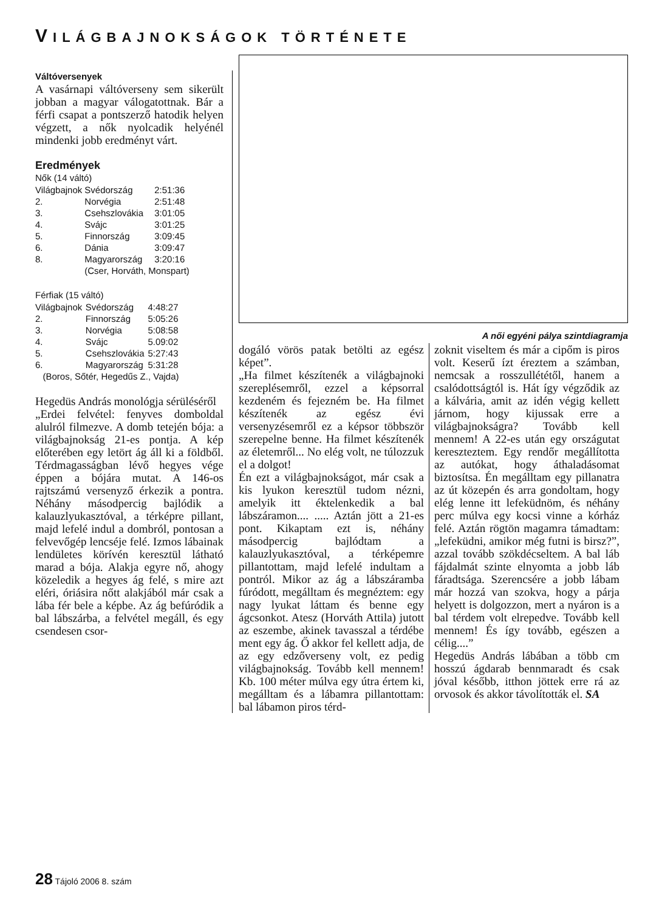VILÁGBAJNOKSÁGOK TÖRTÉNETE
Váltóversenyek
A vasárnapi váltóverseny sem sikerült jobban a magyar válogatottnak. Bár a férfi csapat a pontszerző hatodik helyen végzett, a nők nyolcadik helyénél mindenki jobb eredményt várt.
Eredmények
Nők (14 váltó)
| Világbajnok | Svédország | 2:51:36 |
| 2. | Norvégia | 2:51:48 |
| 3. | Csehszlovákia | 3:01:05 |
| 4. | Svájc | 3:01:25 |
| 5. | Finnország | 3:09:45 |
| 6. | Dánia | 3:09:47 |
| 8. | Magyarország | 3:20:16 |
| | (Cser, Horváth, Monspart) | |
Férfiak (15 váltó)
| Világbajnok | Svédország | 4:48:27 |
| 2. | Finnország | 5:05:26 |
| 3. | Norvégia | 5:08:58 |
| 4. | Svájc | 5.09:02 |
| 5. | Csehszlovákia | 5:27:43 |
| 6. | Magyarország | 5:31:28 |
| (Boros, Sőtér, Hegedűs Z., Vajda) | | |
Hegedüs András monológja sérüléséről
„Erdei felvétel: fenyves domboldal alulról filmezve. A domb tetején bója: a világbajnokság 21-es pontja. A kép előterében egy letört ág áll ki a földből. Térdmagasságban lévő hegyes vége éppen a bójára mutat. A 146-os rajtszámú versenyző érkezik a pontra. Néhány másodpercig bajlódik a kalauzlyukasztóval, a térképre pillant, majd lefelé indul a dombról, pontosan a felvevőgép lencséje felé. Izmos lábainak lendületes körívén keresztül látható marad a bója. Alakja egyre nő, ahogy közeledik a hegyes ág felé, s mire azt eléri, óriásira nőtt alakjából már csak a lába fér bele a képbe. Az ág befúródik a bal lábszárba, a felvétel megáll, és egy csendesen csor-
A női egyéni pálya szintdiagramja
dogáló vörös patak betölti az egész képet”.
„Ha filmet készítenék a világbajnoki szereplésemről, ezzel a képsorral kezdeném és fejezném be. Ha filmet készítenék az egész évi versenyzésemről ez a képsor többször szerepelne benne. Ha filmet készítenék az életemről... No elég volt, ne túlozzuk el a dolgot!
Én ezt a világbajnokságot, már csak a kis lyukon keresztül tudom nézni, amelyik itt éktelenkedik a bal lábszáramon.... ..... Aztán jött a 21-es pont. Kikaptam ezt is, néhány másodpercig bajlódtam a kalauzlyukasztóval, a térképemre pillantottam, majd lefelé indultam a pontról. Mikor az ág a lábszáramba fúródott, megálltam és megnéztem: egy nagy lyukat láttam és benne egy ágcsonkot. Atesz (Horváth Attila) jutott az eszembe, akinek tavasszal a térdébe ment egy ág. Ő akkor fel kellett adja, de az egy edzőverseny volt, ez pedig világbajnokság. Tovább kell mennem! Kb. 100 méter múlva egy útra értem ki, megálltam és a lábamra pillantottam: bal lábamon piros térd-
zoknit viseltem és már a cipőm is piros volt. Keserű ízt éreztem a számban, nemcsak a rosszullététől, hanem a csalódottságtól is. Hát így végződik az a kálvária, amit az idén végig kellett járnom, hogy kijussak erre a világbajnokságra? Tovább kell mennem! A 22-es után egy országutat kereszteztem. Egy rendőr megállította az autókat, hogy áthaladásomat biztosítsa. Én megálltam egy pillanatra az út közepén és arra gondoltam, hogy elég lenne itt lefeküdnöm, és néhány perc múlva egy kocsi vinne a kórház felé. Aztán rögtön magamra támadtam: „lefeküdni, amikor még futni is birsz?”, azzal tovább szökdécseltem. A bal láb fájdalmát szinte elnyomta a jobb láb fáradtsága. Szerencsére a jobb lábam már hozzá van szokva, hogy a párja helyett is dolgozzon, mert a nyáron is a bal térdem volt elrepedve. Tovább kell mennem! És így tovább, egészen a célig....”
Hegedüs András lábában a több cm hosszú ágdarab bennmaradt és csak jóval később, itthon jöttek erre rá az orvosok és akkor távolították el. SA
28 Tájoló 2006 8. szám